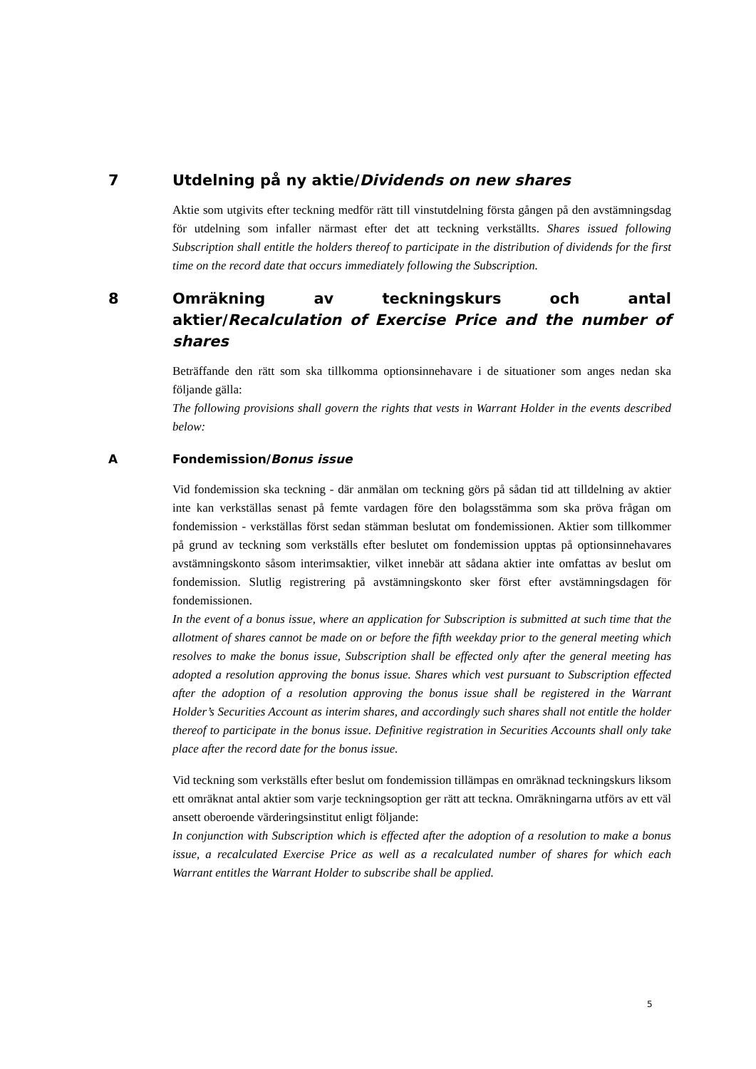7 Utdelning på ny aktie/Dividends on new shares
Aktie som utgivits efter teckning medför rätt till vinstutdelning första gången på den avstämningsdag för utdelning som infaller närmast efter det att teckning verkställts. Shares issued following Subscription shall entitle the holders thereof to participate in the distribution of dividends for the first time on the record date that occurs immediately following the Subscription.
8 Omräkning av teckningskurs och antal aktier/Recalculation of Exercise Price and the number of shares
Beträffande den rätt som ska tillkomma optionsinnehavare i de situationer som anges nedan ska följande gälla:
The following provisions shall govern the rights that vests in Warrant Holder in the events described below:
A Fondemission/Bonus issue
Vid fondemission ska teckning - där anmälan om teckning görs på sådan tid att tilldelning av aktier inte kan verkställas senast på femte vardagen före den bolagsstämma som ska pröva frågan om fondemission - verkställas först sedan stämman beslutat om fondemissionen. Aktier som tillkommer på grund av teckning som verkställs efter beslutet om fondemission upptas på optionsinnehavares avstämningskonto såsom interimsaktier, vilket innebär att sådana aktier inte omfattas av beslut om fondemission. Slutlig registrering på avstämningskonto sker först efter avstämningsdagen för fondemissionen.
In the event of a bonus issue, where an application for Subscription is submitted at such time that the allotment of shares cannot be made on or before the fifth weekday prior to the general meeting which resolves to make the bonus issue, Subscription shall be effected only after the general meeting has adopted a resolution approving the bonus issue. Shares which vest pursuant to Subscription effected after the adoption of a resolution approving the bonus issue shall be registered in the Warrant Holder’s Securities Account as interim shares, and accordingly such shares shall not entitle the holder thereof to participate in the bonus issue. Definitive registration in Securities Accounts shall only take place after the record date for the bonus issue.
Vid teckning som verkställs efter beslut om fondemission tillämpas en omräknad teckningskurs liksom ett omräknat antal aktier som varje teckningsoption ger rätt att teckna. Omräkningarna utförs av ett väl ansett oberoende värderingsinstitut enligt följande:
In conjunction with Subscription which is effected after the adoption of a resolution to make a bonus issue, a recalculated Exercise Price as well as a recalculated number of shares for which each Warrant entitles the Warrant Holder to subscribe shall be applied.
5